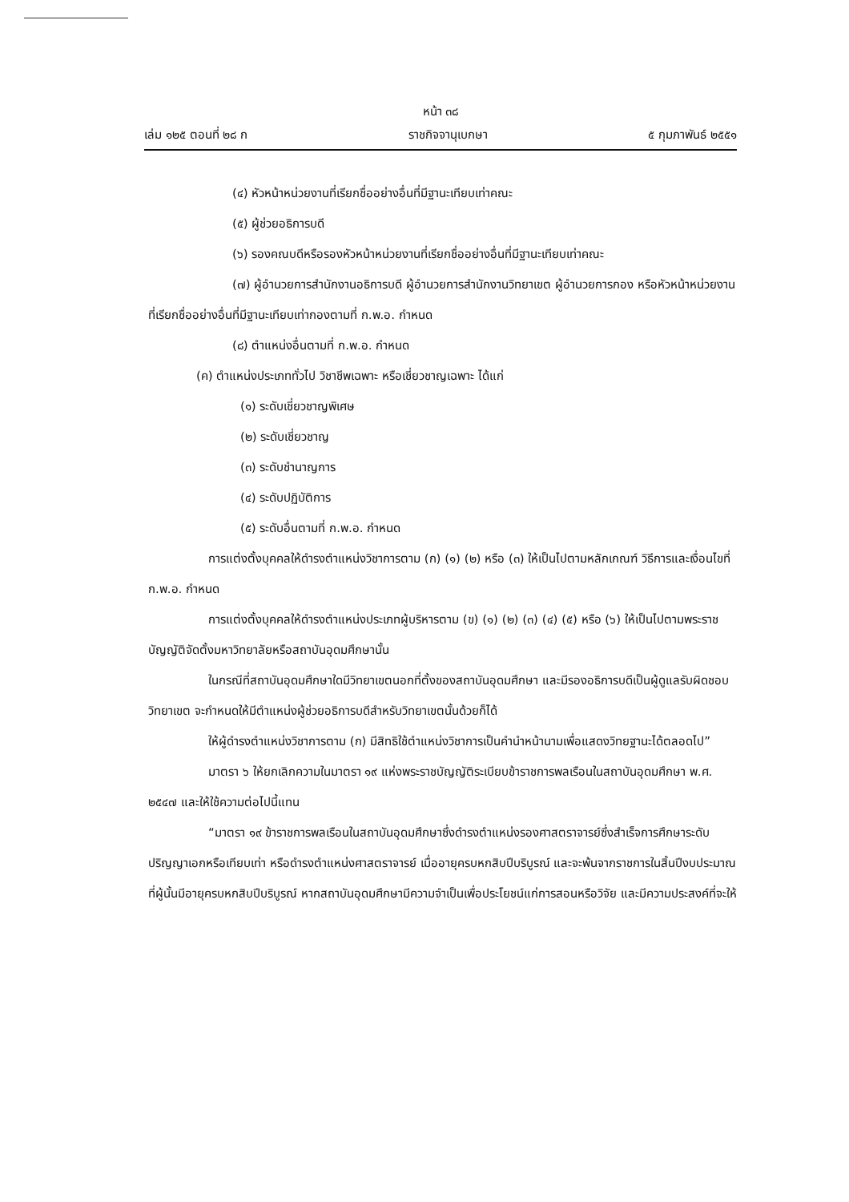หน้า ๓๘
เล่ม ๑๒๕ ตอนที่ ๒๘ ก ราชกิจจานุเบกษา ๕ กุมภาพันธ์ ๒๕๕๑
(๔) หัวหน้าหน่วยงานที่เรียกชื่ออย่างอื่นที่มีฐานะเทียบเท่าคณะ
(๕) ผู้ช่วยอธิการบดี
(๖) รองคณบดีหรือรองหัวหน้าหน่วยงานที่เรียกชื่ออย่างอื่นที่มีฐานะเทียบเท่าคณะ
(๗) ผู้อำนวยการสำนักงานอธิการบดี ผู้อำนวยการสำนักงานวิทยาเขต ผู้อำนวยการกอง หรือหัวหน้าหน่วยงานที่เรียกชื่ออย่างอื่นที่มีฐานะเทียบเท่ากองตามที่ ก.พ.อ. กำหนด
(๘) ตำแหน่งอื่นตามที่ ก.พ.อ. กำหนด
(ค) ตำแหน่งประเภททั่วไป วิชาชีพเฉพาะ หรือเชี่ยวชาญเฉพาะ ได้แก่
(๑) ระดับเชี่ยวชาญพิเศษ
(๒) ระดับเชี่ยวชาญ
(๓) ระดับชำนาญการ
(๔) ระดับปฏิบัติการ
(๕) ระดับอื่นตามที่ ก.พ.อ. กำหนด
การแต่งตั้งบุคคลให้ดำรงตำแหน่งวิชาการตาม (ก) (๑) (๒) หรือ (๓) ให้เป็นไปตามหลักเกณฑ์ วิธีการและเงื่อนไขที่ ก.พ.อ. กำหนด
การแต่งตั้งบุคคลให้ดำรงตำแหน่งประเภทผู้บริหารตาม (ข) (๑) (๒) (๓) (๔) (๕) หรือ (๖) ให้เป็นไปตามพระราชบัญญัติจัดตั้งมหาวิทยาลัยหรือสถาบันอุดมศึกษานั้น
ในกรณีที่สถาบันอุดมศึกษาใดมีวิทยาเขตนอกที่ตั้งของสถาบันอุดมศึกษา และมีรองอธิการบดีเป็นผู้ดูแลรับผิดชอบวิทยาเขต จะกำหนดให้มีตำแหน่งผู้ช่วยอธิการบดีสำหรับวิทยาเขตนั้นด้วยก็ได้
ให้ผู้ดำรงตำแหน่งวิชาการตาม (ก) มีสิทธิใช้ตำแหน่งวิชาการเป็นคำนำหน้านามเพื่อแสดงวิทยฐานะได้ตลอดไป”
มาตรา ๖ ให้ยกเลิกความในมาตรา ๑๙ แห่งพระราชบัญญัติระเบียบข้าราชการพลเรือนในสถาบันอุดมศึกษา พ.ศ. ๒๕๔๗ และให้ใช้ความต่อไปนี้แทน
“มาตรา ๑๙ ข้าราชการพลเรือนในสถาบันอุดมศึกษาซึ่งดำรงตำแหน่งรองศาสตราจารย์ซึ่งสำเร็จการศึกษาระดับปริญญาเอกหรือเทียบเท่า หรือดำรงตำแหน่งศาสตราจารย์ เมื่ออายุครบหกสิบปีบริบูรณ์ และจะพ้นจากราชการในสิ้นปีงบประมาณที่ผู้นั้นมีอายุครบหกสิบปีบริบูรณ์ หากสถาบันอุดมศึกษามีความจำเป็นเพื่อประโยชน์แก่การสอนหรือวิจัย และมีความประสงค์ที่จะให้